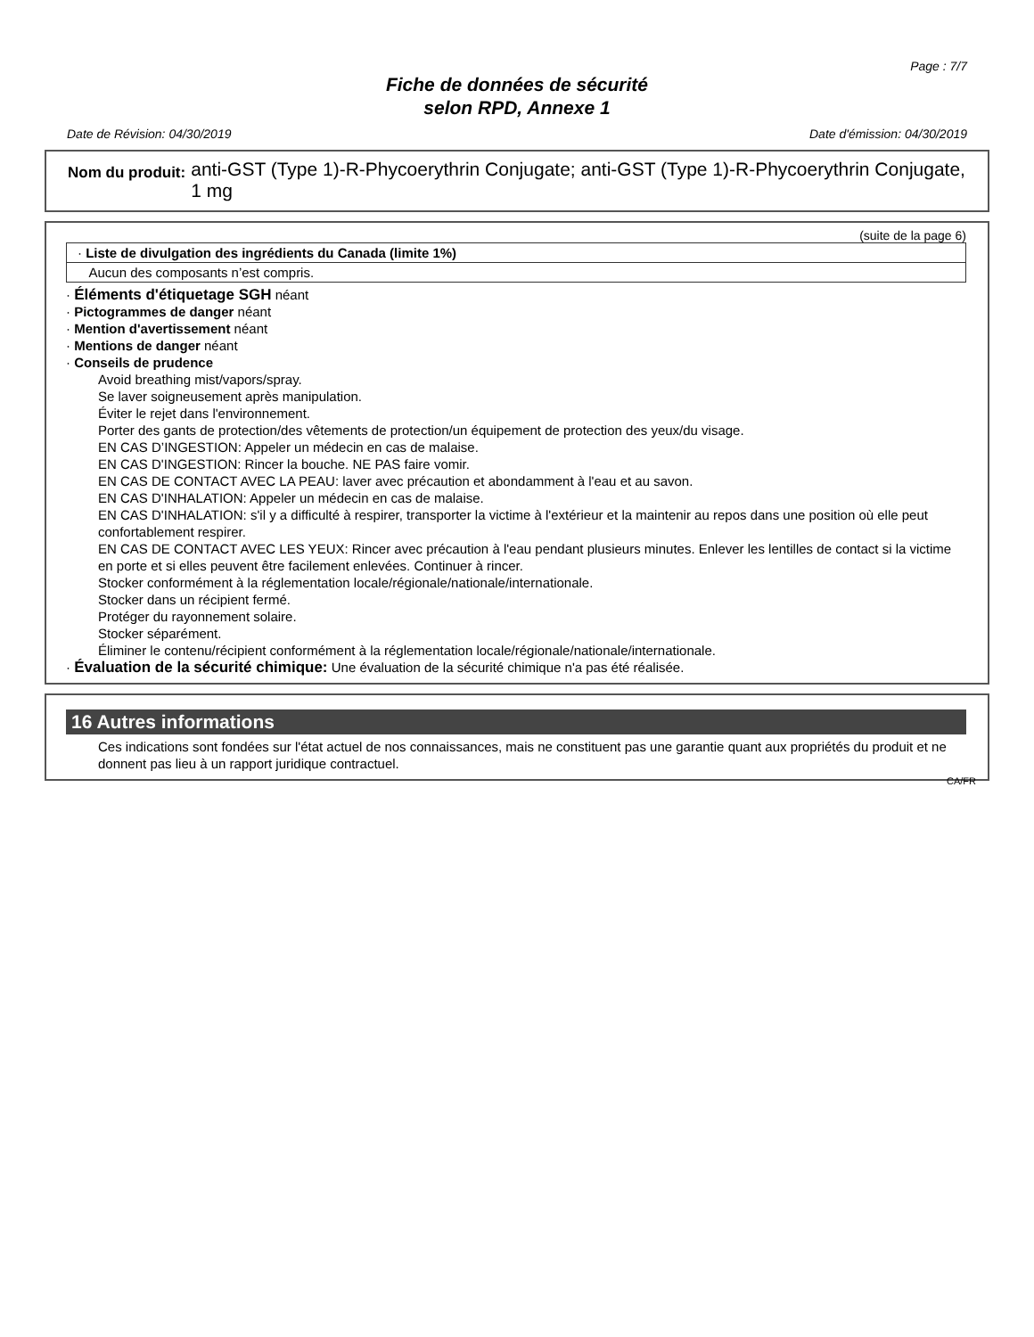Page : 7/7
Fiche de données de sécurité
selon RPD, Annexe 1
Date de Révision: 04/30/2019 Date d'émission: 04/30/2019
Nom du produit: anti-GST (Type 1)-R-Phycoerythrin Conjugate; anti-GST (Type 1)-R-Phycoerythrin Conjugate, 1 mg
(suite de la page 6)
· Liste de divulgation des ingrédients du Canada (limite 1%)
Aucun des composants n’est compris.
· Éléments d'étiquetage SGH néant
· Pictogrammes de danger néant
· Mention d'avertissement néant
· Mentions de danger néant
· Conseils de prudence
Avoid breathing mist/vapors/spray.
Se laver soigneusement après manipulation.
Éviter le rejet dans l'environnement.
Porter des gants de protection/des vêtements de protection/un équipement de protection des yeux/du visage.
EN CAS D’INGESTION: Appeler un médecin en cas de malaise.
EN CAS D'INGESTION: Rincer la bouche. NE PAS faire vomir.
EN CAS DE CONTACT AVEC LA PEAU: laver avec précaution et abondamment à l'eau et au savon.
EN CAS D'INHALATION: Appeler un médecin en cas de malaise.
EN CAS D'INHALATION: s'il y a difficulté à respirer, transporter la victime à l'extérieur et la maintenir au repos dans une position où elle peut confortablement respirer.
EN CAS DE CONTACT AVEC LES YEUX: Rincer avec précaution à l'eau pendant plusieurs minutes. Enlever les lentilles de contact si la victime en porte et si elles peuvent être facilement enlevées. Continuer à rincer.
Stocker conformément à la réglementation locale/régionale/nationale/internationale.
Stocker dans un récipient fermé.
Protéger du rayonnement solaire.
Stocker séparément.
Éliminer le contenu/récipient conformément à la réglementation locale/régionale/nationale/internationale.
· Évaluation de la sécurité chimique: Une évaluation de la sécurité chimique n'a pas été réalisée.
16 Autres informations
Ces indications sont fondées sur l'état actuel de nos connaissances, mais ne constituent pas une garantie quant aux propriétés du produit et ne donnent pas lieu à un rapport juridique contractuel.
CA/FR